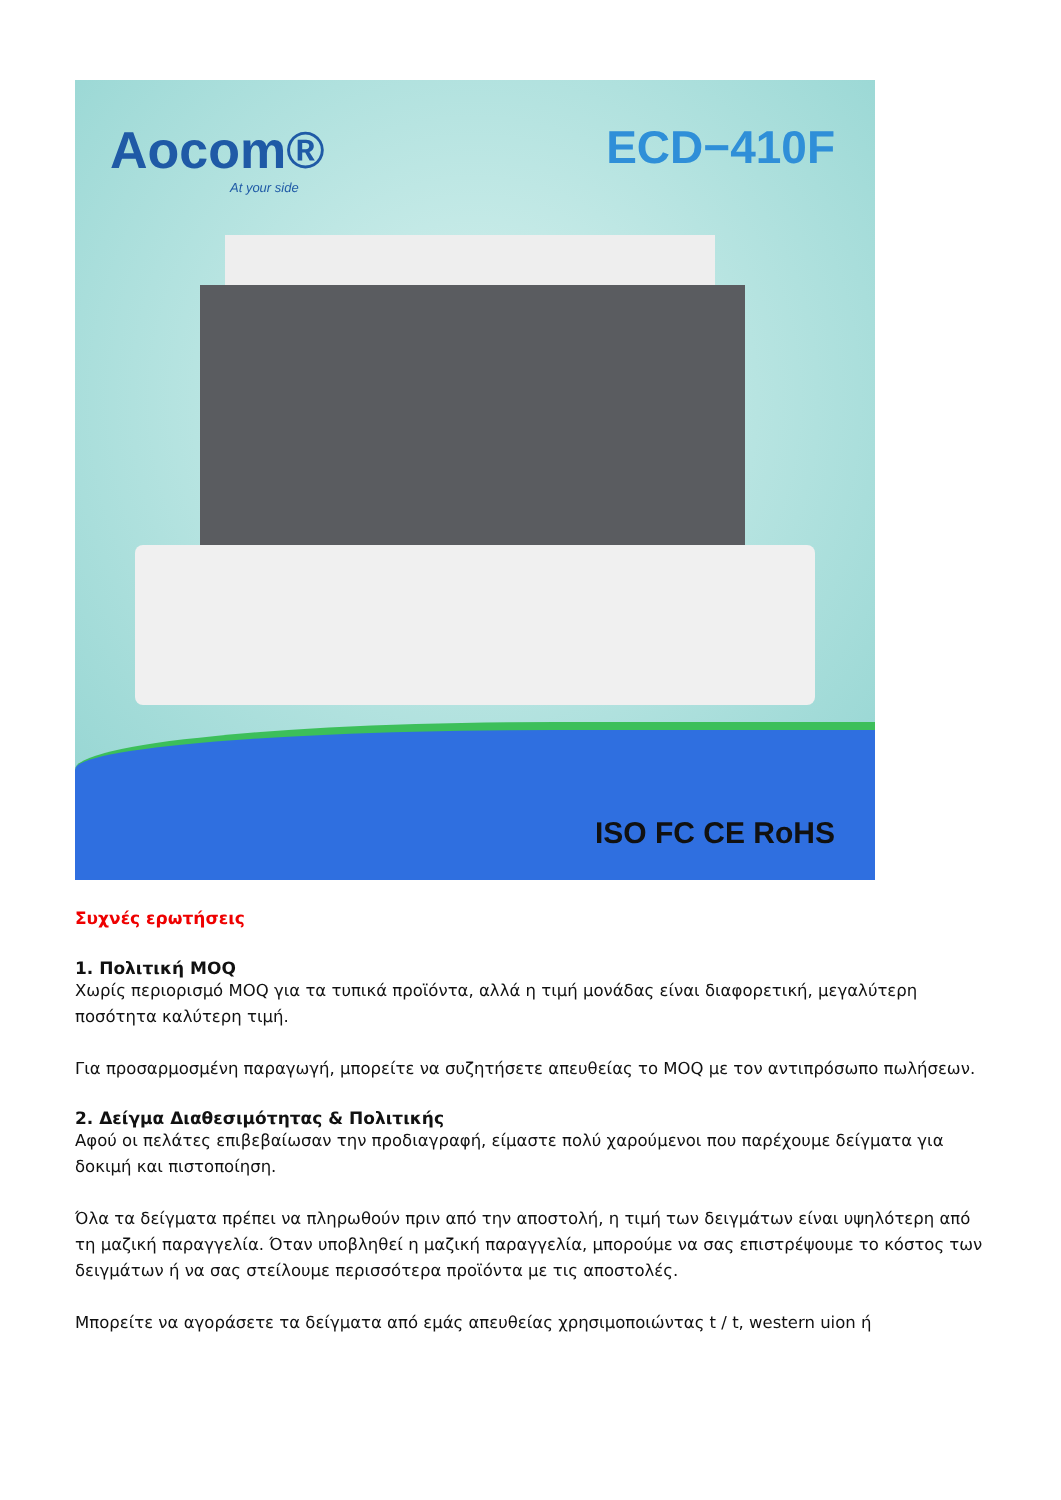Aocom®
At your side
ECD−410F
ISO FC CE RoHS
Συχνές ερωτήσεις
1. Πολιτική MOQ
Χωρίς περιορισμό MOQ για τα τυπικά προϊόντα, αλλά η τιμή μονάδας είναι διαφορετική, μεγαλύτερη ποσότητα καλύτερη τιμή.
Για προσαρμοσμένη παραγωγή, μπορείτε να συζητήσετε απευθείας το MOQ με τον αντιπρόσωπο πωλήσεων.
2. Δείγμα Διαθεσιμότητας & Πολιτικής
Αφού οι πελάτες επιβεβαίωσαν την προδιαγραφή, είμαστε πολύ χαρούμενοι που παρέχουμε δείγματα για δοκιμή και πιστοποίηση.
Όλα τα δείγματα πρέπει να πληρωθούν πριν από την αποστολή, η τιμή των δειγμάτων είναι υψηλότερη από τη μαζική παραγγελία. Όταν υποβληθεί η μαζική παραγγελία, μπορούμε να σας επιστρέψουμε το κόστος των δειγμάτων ή να σας στείλουμε περισσότερα προϊόντα με τις αποστολές.
Μπορείτε να αγοράσετε τα δείγματα από εμάς απευθείας χρησιμοποιώντας t / t, western uion ή